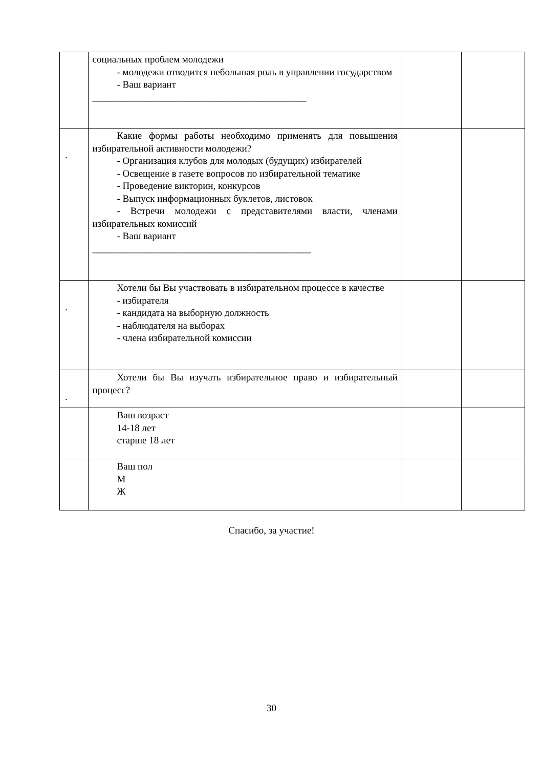| | социальных проблем молодежи - молодежи отводится небольшая роль в управлении государством - Ваш вариант ____________________________________________ | | |
| . | Какие формы работы необходимо применять для повышения избирательной активности молодежи? - Организация клубов для молодых (будущих) избирателей - Освещение в газете вопросов по избирательной тематике - Проведение викторин, конкурсов - Выпуск информационных буклетов, листовок - Встречи молодежи с представителями власти, членами избирательных комиссий - Ваш вариант _____________________________________________ | | |
| . | Хотели бы Вы участвовать в избирательном процессе в качестве - избирателя - кандидата на выборную должность - наблюдателя на выборах - члена избирательной комиссии | | |
| . | Хотели бы Вы изучать избирательное право и избирательный процесс? | | |
| | Ваш возраст 14-18 лет старше 18 лет | | |
| | Ваш пол М Ж | | |
Спасибо, за участие!
30